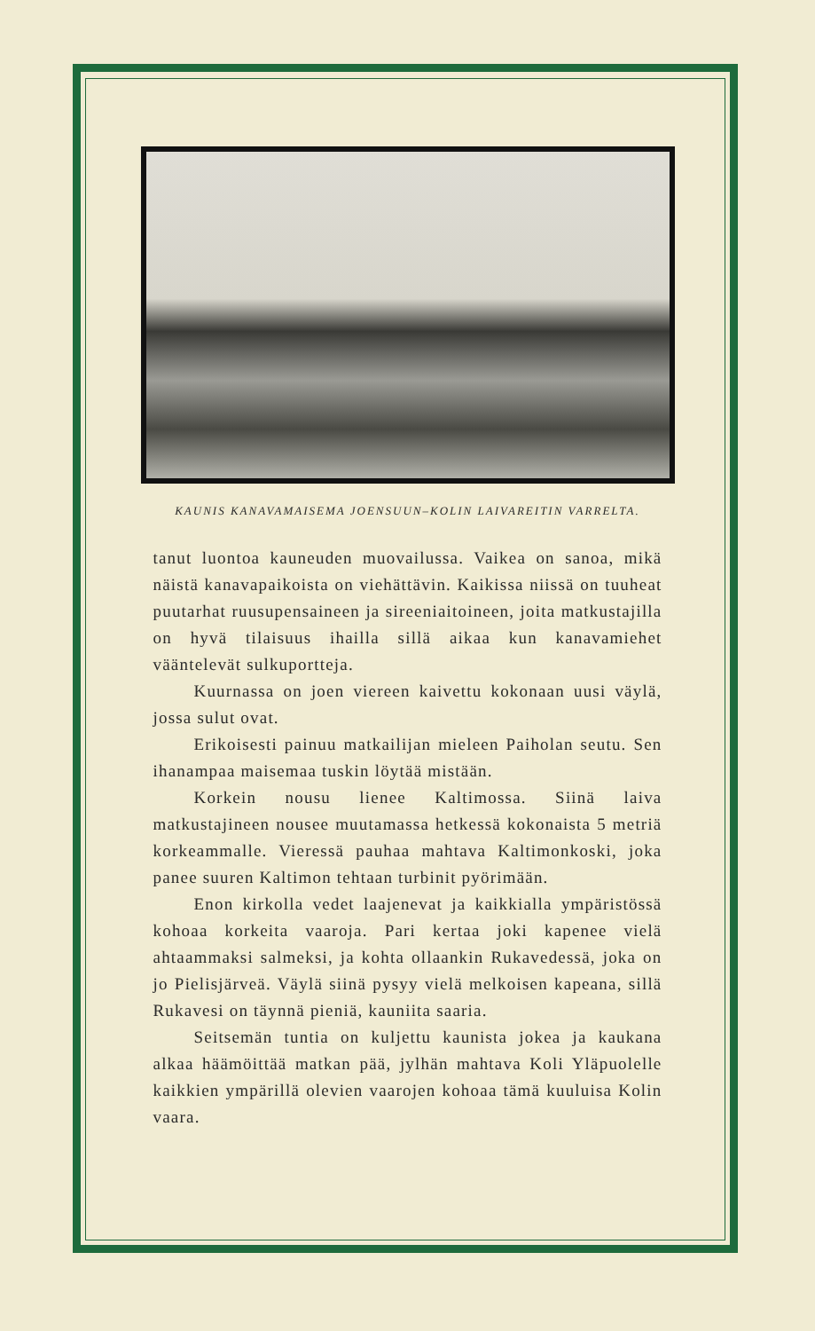KAUNIS KANAVAMAISEMA JOENSUUN–KOLIN LAIVAREITIN VARRELTA.
tanut luontoa kauneuden muovailussa. Vaikea on sanoa, mikä näistä kanavapaikoista on viehättävin. Kaikissa niissä on tuuheat puutarhat ruusupensaineen ja sireeniaitoineen, joita matkustajilla on hyvä tilaisuus ihailla sillä aikaa kun kanavamiehet vääntelevät sulkuportteja.
Kuurnassa on joen viereen kaivettu kokonaan uusi väylä, jossa sulut ovat.
Erikoisesti painuu matkailijan mieleen Paiholan seutu. Sen ihanampaa maisemaa tuskin löytää mistään.
Korkein nousu lienee Kaltimossa. Siinä laiva matkustajineen nousee muutamassa hetkessä kokonaista 5 metriä korkeammalle. Vieressä pauhaa mahtava Kaltimonkoski, joka panee suuren Kaltimon tehtaan turbinit pyörimään.
Enon kirkolla vedet laajenevat ja kaikkialla ympäristössä kohoaa korkeita vaaroja. Pari kertaa joki kapenee vielä ahtaammaksi salmeksi, ja kohta ollaankin Rukavedessä, joka on jo Pielisjärveä. Väylä siinä pysyy vielä melkoisen kapeana, sillä Rukavesi on täynnä pieniä, kauniita saaria.
Seitsemän tuntia on kuljettu kaunista jokea ja kaukana alkaa häämöittää matkan pää, jylhän mahtava Koli Yläpuolelle kaikkien ympärillä olevien vaarojen kohoaa tämä kuuluisa Kolin vaara.